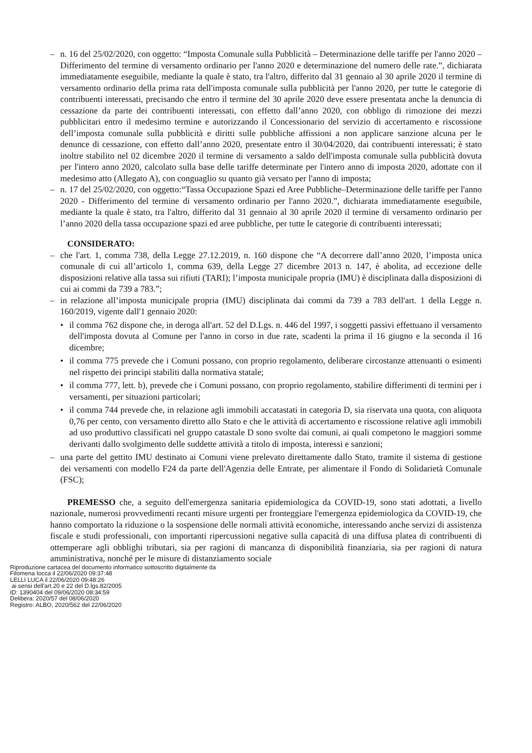– n. 16 del 25/02/2020, con oggetto: “Imposta Comunale sulla Pubblicità – Determinazione delle tariffe per l'anno 2020 – Differimento del termine di versamento ordinario per l'anno 2020 e determinazione del numero delle rate.”, dichiarata immediatamente eseguibile, mediante la quale è stato, tra l'altro, differito dal 31 gennaio al 30 aprile 2020 il termine di versamento ordinario della prima rata dell'imposta comunale sulla pubblicità per l'anno 2020, per tutte le categorie di contribuenti interessati, precisando che entro il termine del 30 aprile 2020 deve essere presentata anche la denuncia di cessazione da parte dei contribuenti interessati, con effetto dall’anno 2020, con obbligo di rimozione dei mezzi pubblicitari entro il medesimo termine e autorizzando il Concessionario del servizio di accertamento e riscossione dell’imposta comunale sulla pubblicità e diritti sulle pubbliche affissioni a non applicare sanzione alcuna per le denunce di cessazione, con effetto dall’anno 2020, presentate entro il 30/04/2020, dai contribuenti interessati; è stato inoltre stabilito nel 02 dicembre 2020 il termine di versamento a saldo dell'imposta comunale sulla pubblicità dovuta per l'intero anno 2020, calcolato sulla base delle tariffe determinate per l'intero anno di imposta 2020, adottate con il medesimo atto (Allegato A), con conguaglio su quanto già versato per l'anno di imposta;
– n. 17 del 25/02/2020, con oggetto:“Tassa Occupazione Spazi ed Aree Pubbliche–Determinazione delle tariffe per l'anno 2020 - Differimento del termine di versamento ordinario per l'anno 2020.”, dichiarata immediatamente eseguibile, mediante la quale è stato, tra l'altro, differito dal 31 gennaio al 30 aprile 2020 il termine di versamento ordinario per l’anno 2020 della tassa occupazione spazi ed aree pubbliche, per tutte le categorie di contribuenti interessati;
CONSIDERATO:
– che l'art. 1, comma 738, della Legge 27.12.2019, n. 160 dispone che “A decorrere dall’anno 2020, l’imposta unica comunale di cui all’articolo 1, comma 639, della Legge 27 dicembre 2013 n. 147, è abolita, ad eccezione delle disposizioni relative alla tassa sui rifiuti (TARI); l’imposta municipale propria (IMU) è disciplinata dalla disposizioni di cui ai commi da 739 a 783.”;
– in relazione all’imposta municipale propria (IMU) disciplinata dai commi da 739 a 783 dell'art. 1 della Legge n. 160/2019, vigente dall'1 gennaio 2020:
• il comma 762 dispone che, in deroga all'art. 52 del D.Lgs. n. 446 del 1997, i soggetti passivi effettuano il versamento dell'imposta dovuta al Comune per l'anno in corso in due rate, scadenti la prima il 16 giugno e la seconda il 16 dicembre;
• il comma 775 prevede che i Comuni possano, con proprio regolamento, deliberare circostanze attenuanti o esimenti nel rispetto dei principi stabiliti dalla normativa statale;
• il comma 777, lett. b), prevede che i Comuni possano, con proprio regolamento, stabilire differimenti di termini per i versamenti, per situazioni particolari;
• il comma 744 prevede che, in relazione agli immobili accatastati in categoria D, sia riservata una quota, con aliquota 0,76 per cento, con versamento diretto allo Stato e che le attività di accertamento e riscossione relative agli immobili ad uso produttivo classificati nel gruppo catastale D sono svolte dai comuni, ai quali competono le maggiori somme derivanti dallo svolgimento delle suddette attività a titolo di imposta, interessi e sanzioni;
– una parte del gettito IMU destinato ai Comuni viene prelevato direttamente dallo Stato, tramite il sistema di gestione dei versamenti con modello F24 da parte dell'Agenzia delle Entrate, per alimentare il Fondo di Solidarietà Comunale (FSC);
PREMESSO che, a seguito dell'emergenza sanitaria epidemiologica da COVID-19, sono stati adottati, a livello nazionale, numerosi provvedimenti recanti misure urgenti per fronteggiare l'emergenza epidemiologica da COVID-19, che hanno comportato la riduzione o la sospensione delle normali attività economiche, interessando anche servizi di assistenza fiscale e studi professionali, con importanti ripercussioni negative sulla capacità di una diffusa platea di contribuenti di ottemperare agli obblighi tributari, sia per ragioni di mancanza di disponibilità finanziaria, sia per ragioni di natura amministrativa, nonché per le misure di distanziamento sociale
Riproduzione cartacea del documento informatico sottoscritto digitalmente da
Filomena Iocca il 22/06/2020 09:37:48
LELLI LUCA il 22/06/2020 09:48:26
ai sensi dell'art.20 e 22 del D.lgs.82/2005
ID: 1390404 del 09/06/2020 08:34:59
Delibera: 2020/57 del 08/06/2020
Registro: ALBO, 2020/562 del 22/06/2020